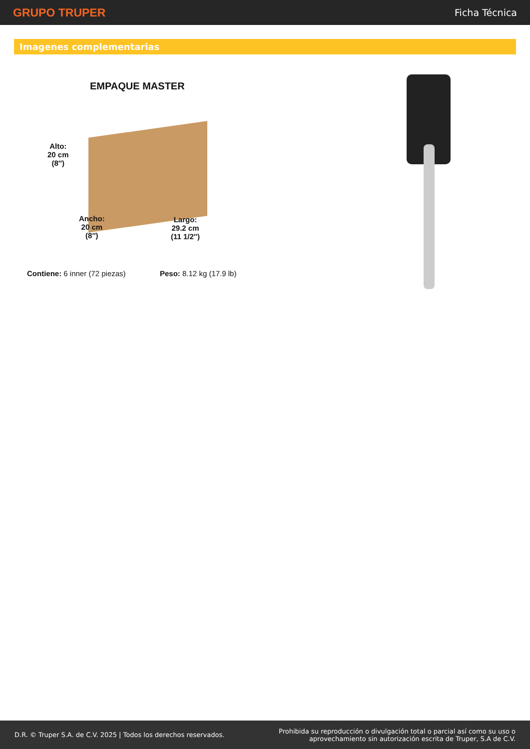GRUPO TRUPER
Ficha Técnica
Imagenes complementarias
EMPAQUE MASTER
Alto:
20 cm
(8″)
Ancho:
20 cm
(8″)
Largo:
29.2 cm
(11 1/2″)
Contiene: 6 inner (72 piezas) Peso: 8.12 kg (17.9 lb)
D.R. © Truper S.A. de C.V. 2025 | Todos los derechos reservados.
Prohibida su reproducción o divulgación total o parcial así como su uso o
aprovechamiento sin autorización escrita de Truper, S.A de C.V.